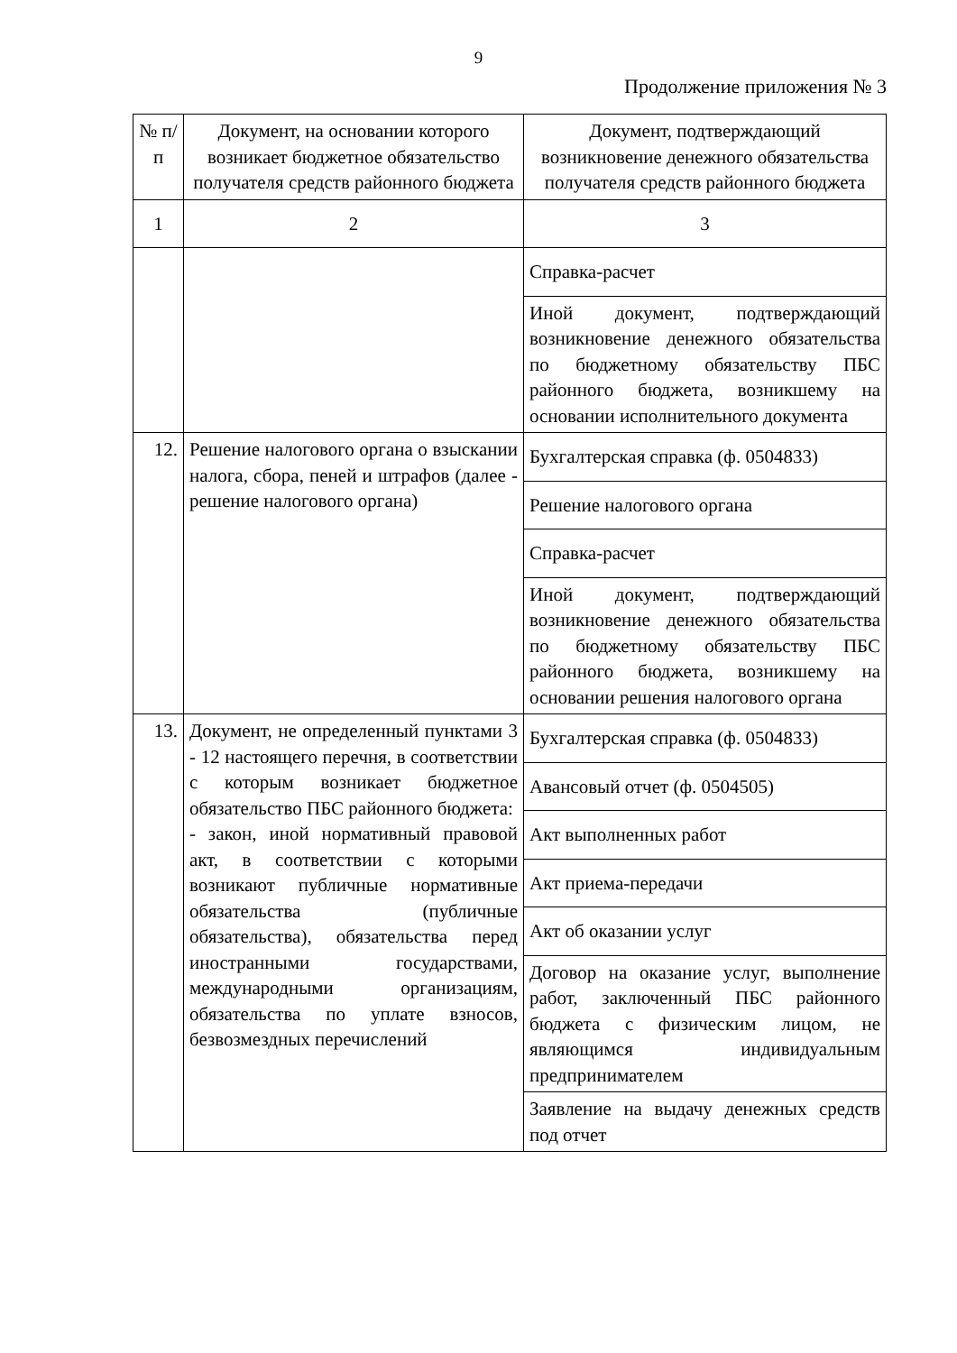9
Продолжение приложения № 3
| № п/п | Документ, на основании которого возникает бюджетное обязательство получателя средств районного бюджета | Документ, подтверждающий возникновение денежного обязательства получателя средств районного бюджета |
| --- | --- | --- |
| 1 | 2 | 3 |
| | | Справка-расчет |
| | | Иной документ, подтверждающий возникновение денежного обязательства по бюджетному обязательству ПБС районного бюджета, возникшему на основании исполнительного документа |
| 12. | Решение налогового органа о взыскании налога, сбора, пеней и штрафов (далее - решение налогового органа) | Бухгалтерская справка (ф. 0504833) |
| | | Решение налогового органа |
| | | Справка-расчет |
| | | Иной документ, подтверждающий возникновение денежного обязательства по бюджетному обязательству ПБС районного бюджета, возникшему на основании решения налогового органа |
| 13. | Документ, не определенный пунктами 3 - 12 настоящего перечня, в соответствии с которым возникает бюджетное обязательство ПБС районного бюджета: - закон, иной нормативный правовой акт, в соответствии с которыми возникают публичные нормативные обязательства (публичные обязательства), обязательства перед иностранными государствами, международными организациям, обязательства по уплате взносов, безвозмездных перечислений | Бухгалтерская справка (ф. 0504833) |
| | | Авансовый отчет (ф. 0504505) |
| | | Акт выполненных работ |
| | | Акт приема-передачи |
| | | Акт об оказании услуг |
| | | Договор на оказание услуг, выполнение работ, заключенный ПБС районного бюджета с физическим лицом, не являющимся индивидуальным предпринимателем |
| | | Заявление на выдачу денежных средств под отчет |